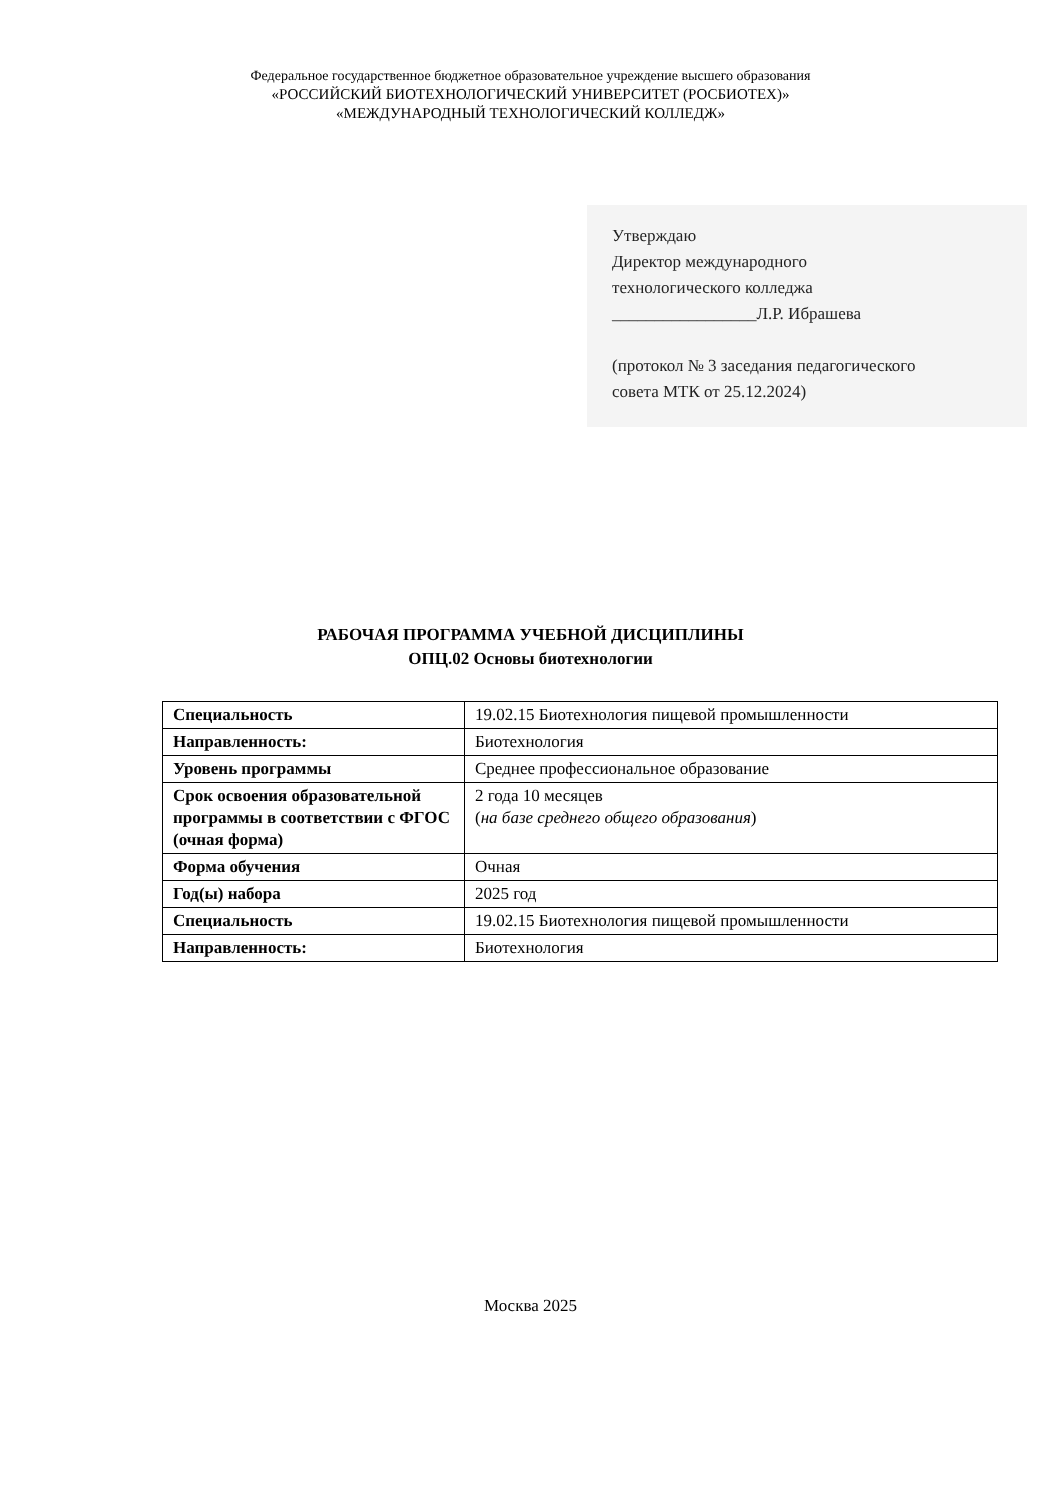Федеральное государственное бюджетное образовательное учреждение высшего образования
«РОССИЙСКИЙ БИОТЕХНОЛОГИЧЕСКИЙ УНИВЕРСИТЕТ (РОСБИОТЕХ)»
«МЕЖДУНАРОДНЫЙ ТЕХНОЛОГИЧЕСКИЙ КОЛЛЕДЖ»
Утверждаю
Директор международного
технологического колледжа
_________________Л.Р. Ибрашева
(протокол № 3 заседания педагогического
совета МТК от 25.12.2024)
РАБОЧАЯ ПРОГРАММА УЧЕБНОЙ ДИСЦИПЛИНЫ
ОПЦ.02 Основы биотехнологии
| Специальность | 19.02.15 Биотехнология пищевой промышленности |
| Направленность: | Биотехнология |
| Уровень программы | Среднее профессиональное образование |
| Срок освоения образовательной программы в соответствии с ФГОС (очная форма) | 2 года 10 месяцев ( на базе среднего общего образования ) |
| Форма обучения | Очная |
| Год(ы) набора | 2025 год |
| Специальность | 19.02.15 Биотехнология пищевой промышленности |
| Направленность: | Биотехнология |
Москва 2025